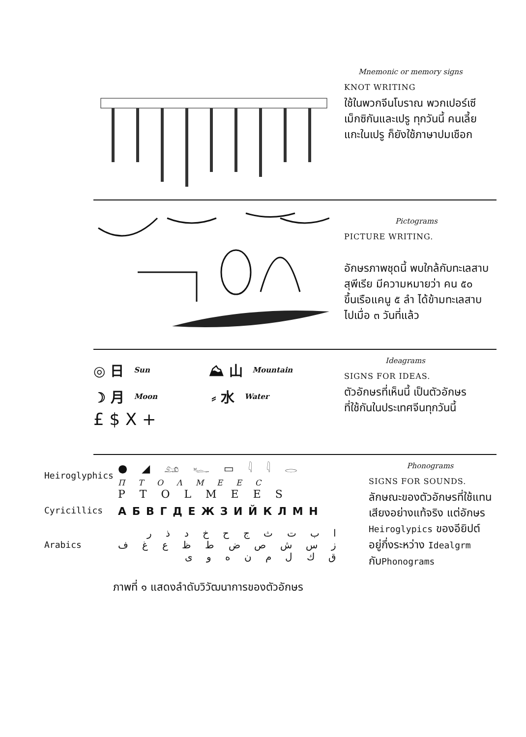Mnemonic or memory signs
KNOT WRITING
ใช้ในพวกจีนโบราณ พวกเปอร์เซี
เม็กซิกันและเปรู ทุกวันนี้ คนเลี้ย
แกะในเปรู ก็ยังใช้ภาษาปมเชือก
Pictograms
PICTURE WRITING.
อักษรภาพชุดนี้ พบใกล้กับทะเลสาบ
สุพีเรีย มีความหมายว่า คน ๕๐
ขึ้นเรือแคนู ๕ ลำ ได้ข้ามทะเลสาบ
ไปเมื่อ ๓ วันที่แล้ว
◎ 日 Sun ⛰ 山 Mountain
☽ 月 Moon ⸗ 水 Water
£ $ X +
Ideagrams
SIGNS FOR IDEAS.
ตัวอักษรที่เห็นนี้ เป็นตัวอักษร
ที่ใช้กันในประเทศจีนทุกวันนี้
Heiroglyphics
● ◢ 𓃭 𓆑 ▭ 𓇋 𓇋 𓂋
Π T O Λ M E E C
P T O L M E E S
Cyricillics А Б В Г Д Е Ж З И Й К Л М Н
Arabics
ا ب ت ث ج ح خ د ذ ر
ز س ش ص ض ط ظ ع غ ف
ق ك ل م ن ه و ى
Phonograms
SIGNS FOR SOUNDS.
ลักษณะของตัวอักษรที่ใช้แทน
เสียงอย่างแท้จริง แต่อักษร
Heiroglypics ของอียิปต์
อยู่กึ่งระหว่าง Idealgrm
กับPhonograms
ภาพที่ ๑ แสดงลำดับวิวัฒนาการของตัวอักษร